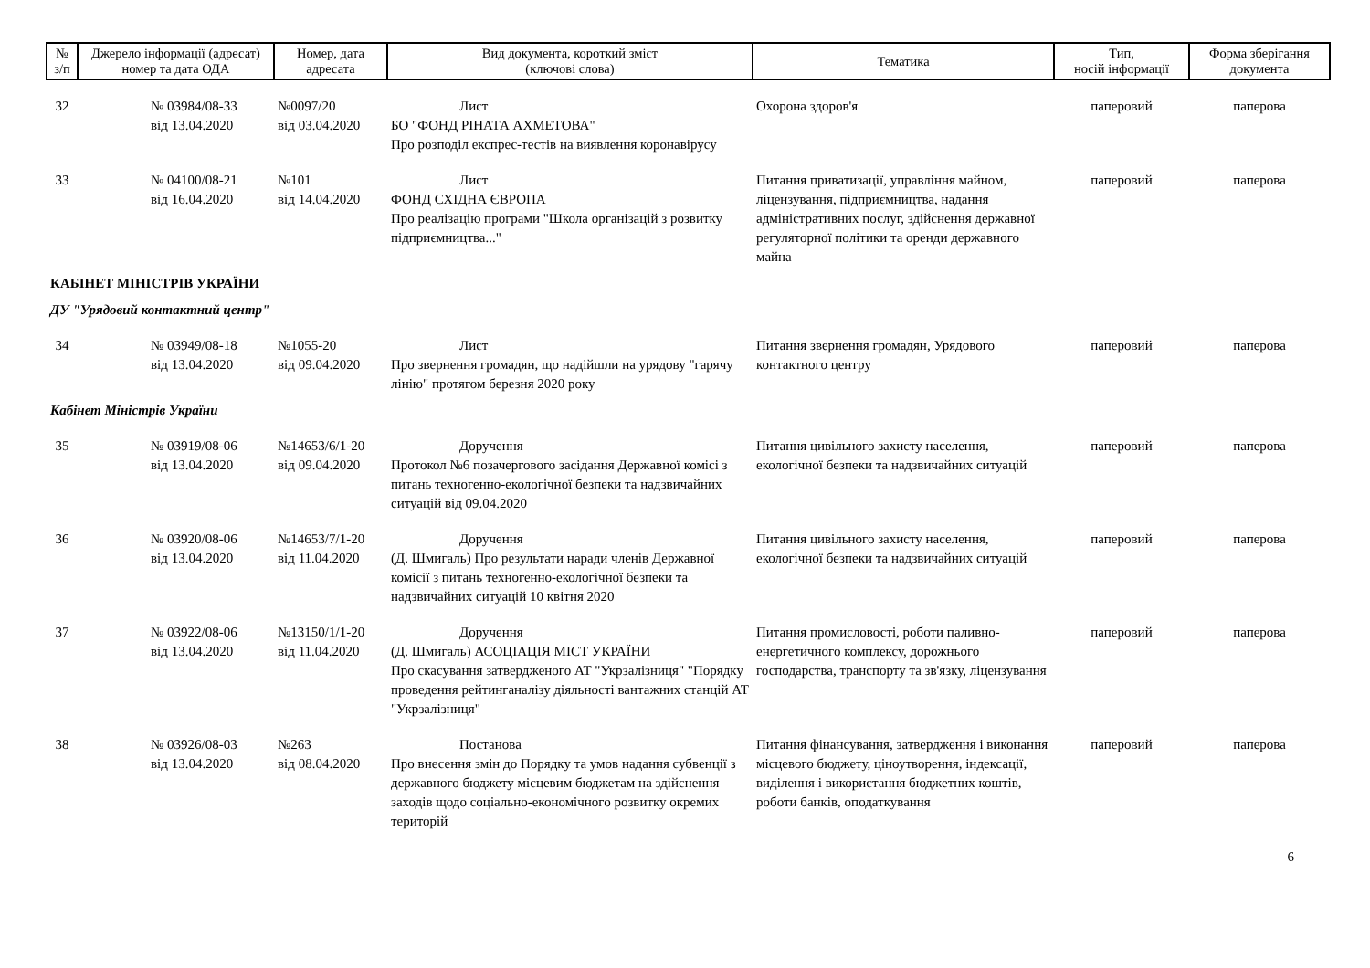| № з/п | Джерело інформації (адресат) номер та дата ОДА | Номер, дата адресата | Вид документа, короткий зміст (ключові слова) | Тематика | Тип, носій інформації | Форма зберігання документа |
| --- | --- | --- | --- | --- | --- | --- |
| 32 | № 03984/08-33 від 13.04.2020 | №0097/20 від 03.04.2020 | Лист БО "ФОНД РІНАТА АХМЕТОВА" Про розподіл експрес-тестів на виявлення коронавірусу | Охорона здоров'я | паперовий | паперова |
| 33 | № 04100/08-21 від 16.04.2020 | №101 від 14.04.2020 | Лист ФОНД СХІДНА ЄВРОПА Про реалізацію програми "Школа організацій з розвитку підприємництва..." | Питання приватизації, управління майном, ліцензування, підприємництва, надання адміністративних послуг, здійснення державної регуляторної політики та оренди державного майна | паперовий | паперова |
| КАБІНЕТ МІНІСТРІВ УКРАЇНИ | | | | | | |
| ДУ "Урядовий контактний центр" | | | | | | |
| 34 | № 03949/08-18 від 13.04.2020 | №1055-20 від 09.04.2020 | Лист Про звернення громадян, що надійшли на урядову "гарячу лінію" протягом березня 2020 року | Питання звернення громадян, Урядового контактного центру | паперовий | паперова |
| Кабінет Міністрів України | | | | | | |
| 35 | № 03919/08-06 від 13.04.2020 | №14653/6/1-20 від 09.04.2020 | Доручення Протокол №6 позачергового засідання Державної комісі з питань техногенно-екологічної безпеки та надзвичайних ситуацій від 09.04.2020 | Питання цивільного захисту населення, екологічної безпеки та надзвичайних ситуацій | паперовий | паперова |
| 36 | № 03920/08-06 від 13.04.2020 | №14653/7/1-20 від 11.04.2020 | Доручення (Д. Шмигаль) Про результати наради членів Державної комісії з питань техногенно-екологічної безпеки та надзвичайних ситуацій 10 квітня 2020 | Питання цивільного захисту населення, екологічної безпеки та надзвичайних ситуацій | паперовий | паперова |
| 37 | № 03922/08-06 від 13.04.2020 | №13150/1/1-20 від 11.04.2020 | Доручення (Д. Шмигаль) АСОЦІАЦІЯ МІСТ УКРАЇНИ Про скасування затвердженого АТ "Укрзалізниця" "Порядку проведення рейтинганалізу діяльності вантажних станцій АТ "Укрзалізниця" | Питання промисловості, роботи паливно-енергетичного комплексу, дорожнього господарства, транспорту та зв'язку, ліцензування | паперовий | паперова |
| 38 | № 03926/08-03 від 13.04.2020 | №263 від 08.04.2020 | Постанова Про внесення змін до Порядку та умов надання субвенції з державного бюджету місцевим бюджетам на здійснення заходів щодо соціально-економічного розвитку окремих територій | Питання фінансування, затвердження і виконання місцевого бюджету, ціноутворення, індексації, виділення і використання бюджетних коштів, роботи банків, оподаткування | паперовий | паперова |
6